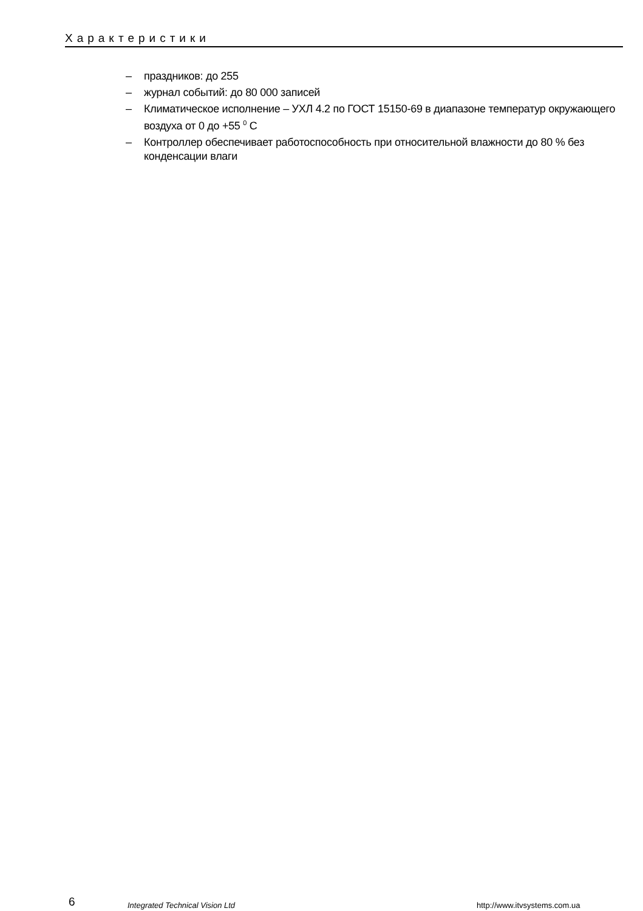Характеристики
– праздников: до 255
– журнал событий: до 80 000 записей
– Климатическое исполнение – УХЛ 4.2 по ГОСТ 15150-69 в диапазоне температур окружающего воздуха от 0 до +55 <sup>0</sup> С
– Контроллер обеспечивает работоспособность при относительной влажности до 80 % без конденсации влаги
6
Integrated Technical Vision Ltd
http://www.itvsystems.com.ua